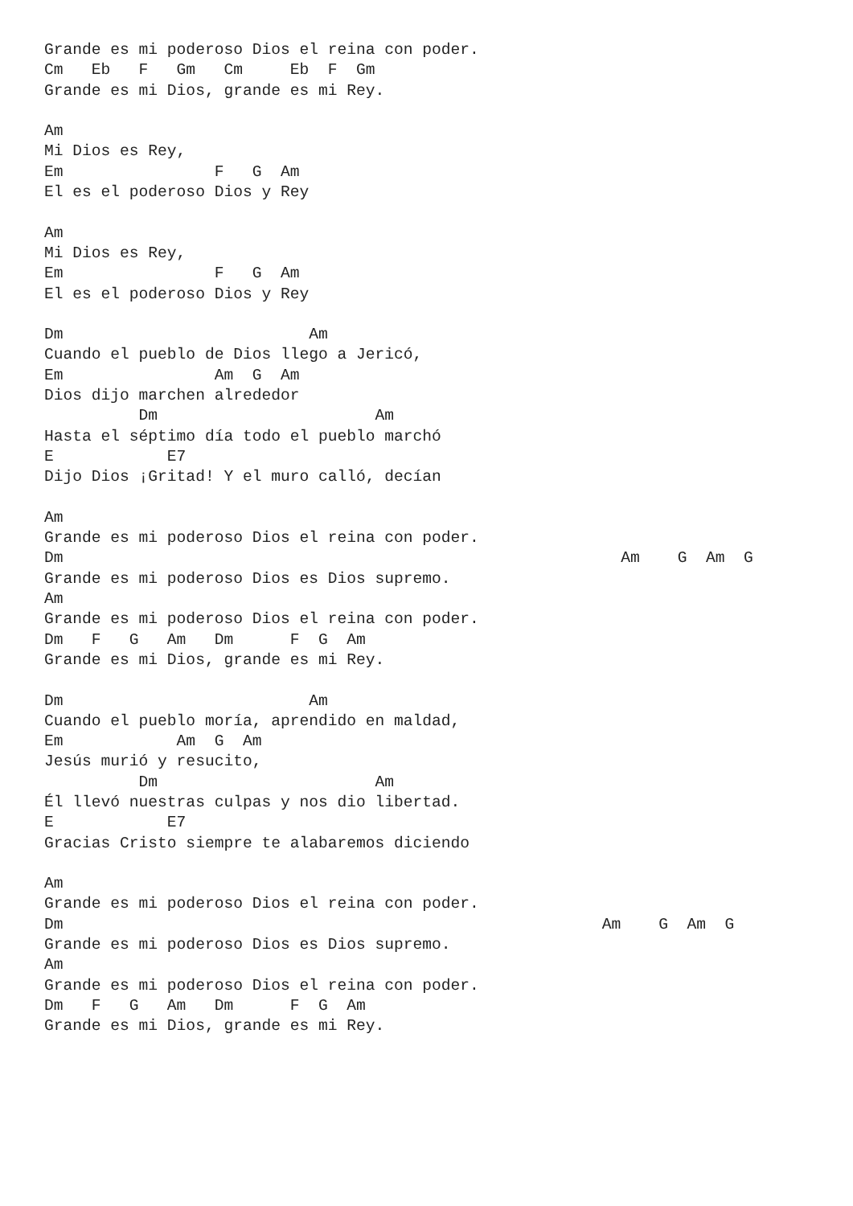Grande es mi poderoso Dios el reina con poder.
Cm   Eb   F   Gm   Cm     Eb  F  Gm
Grande es mi Dios, grande es mi Rey.

Am
Mi Dios es Rey,
Em                F   G  Am
El es el poderoso Dios y Rey

Am
Mi Dios es Rey,
Em                F   G  Am
El es el poderoso Dios y Rey

Dm                          Am
Cuando el pueblo de Dios llego a Jericó,
Em                Am  G  Am
Dios dijo marchen alrededor
          Dm                       Am
Hasta el séptimo día todo el pueblo marchó
E            E7
Dijo Dios ¡Gritad! Y el muro calló, decían

Am
Grande es mi poderoso Dios el reina con poder.
Dm                                                           Am    G  Am  G
Grande es mi poderoso Dios es Dios supremo.
Am
Grande es mi poderoso Dios el reina con poder.
Dm   F   G   Am   Dm      F  G  Am
Grande es mi Dios, grande es mi Rey.

Dm                          Am
Cuando el pueblo moría, aprendido en maldad,
Em            Am  G  Am
Jesús murió y resucito,
          Dm                       Am
Él llevó nuestras culpas y nos dio libertad.
E            E7
Gracias Cristo siempre te alabaremos diciendo

Am
Grande es mi poderoso Dios el reina con poder.
Dm                                                         Am    G  Am  G
Grande es mi poderoso Dios es Dios supremo.
Am
Grande es mi poderoso Dios el reina con poder.
Dm   F   G   Am   Dm      F  G  Am
Grande es mi Dios, grande es mi Rey.